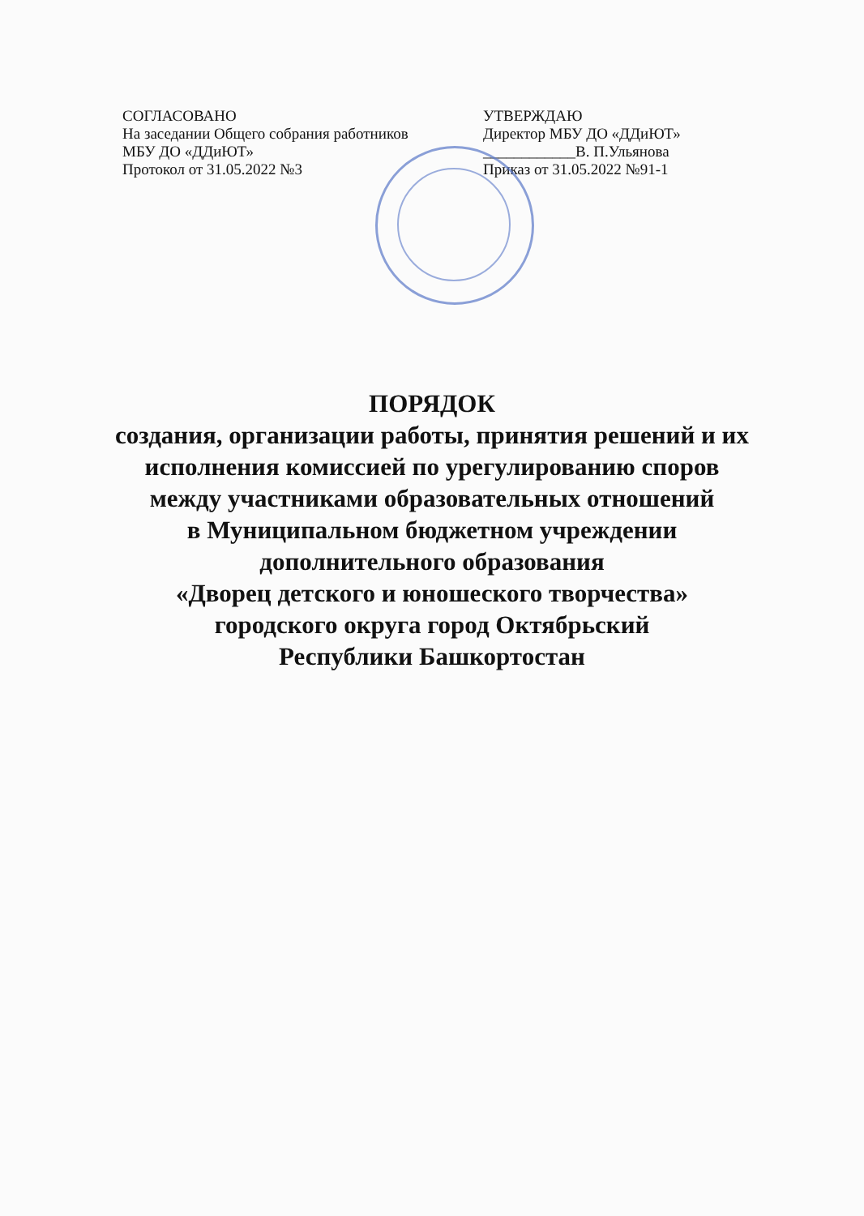СОГЛАСОВАНО
На заседании Общего собрания работников
МБУ ДО «ДДиЮТ»
Протокол от 31.05.2022 №3
УТВЕРЖДАЮ
Директор МБУ ДО «ДДиЮТ»
____________В. П.Ульянова
Приказ от 31.05.2022 №91-1
ПОРЯДОК
создания, организации работы, принятия решений и их
исполнения комиссией по урегулированию споров
между участниками образовательных отношений
в Муниципальном бюджетном учреждении
дополнительного образования
«Дворец детского и юношеского творчества»
городского округа город Октябрьский
Республики Башкортостан